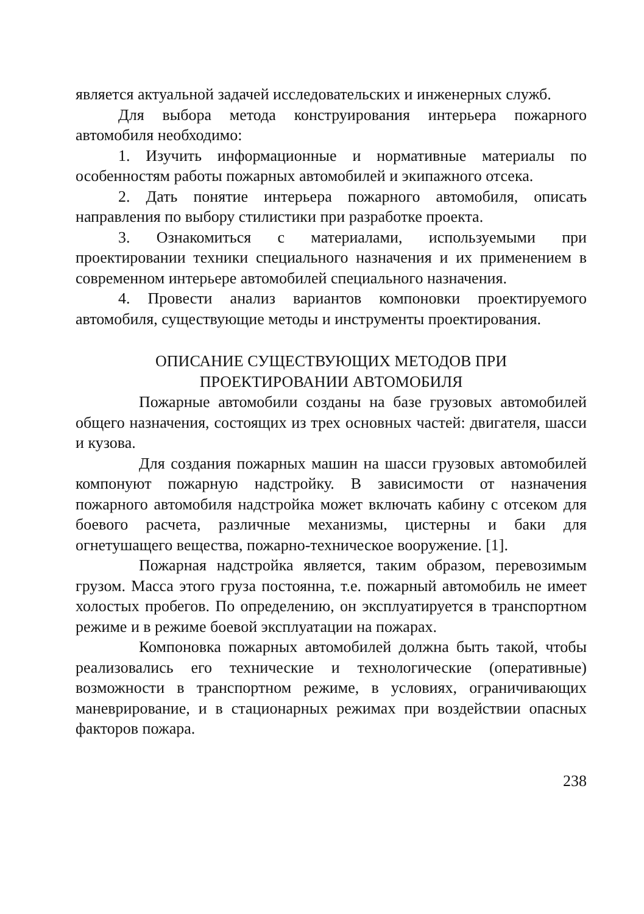является актуальной задачей исследовательских и инженерных служб.
Для выбора метода конструирования интерьера пожарного автомобиля необходимо:
1. Изучить информационные и нормативные материалы по особенностям работы пожарных автомобилей и экипажного отсека.
2. Дать понятие интерьера пожарного автомобиля, описать направления по выбору стилистики при разработке проекта.
3. Ознакомиться с материалами, используемыми при проектировании техники специального назначения и их применением в современном интерьере автомобилей специального назначения.
4. Провести анализ вариантов компоновки проектируемого автомобиля, существующие методы и инструменты проектирования.
ОПИСАНИЕ СУЩЕСТВУЮЩИХ МЕТОДОВ ПРИ
ПРОЕКТИРОВАНИИ АВТОМОБИЛЯ
Пожарные автомобили созданы на базе грузовых автомобилей общего назначения, состоящих из трех основных частей: двигателя, шасси и кузова.
Для создания пожарных машин на шасси грузовых автомобилей компонуют пожарную надстройку. В зависимости от назначения пожарного автомобиля надстройка может включать кабину с отсеком для боевого расчета, различные механизмы, цистерны и баки для огнетушащего вещества, пожарно-техническое вооружение. [1].
Пожарная надстройка является, таким образом, перевозимым грузом. Масса этого груза постоянна, т.е. пожарный автомобиль не имеет холостых пробегов. По определению, он эксплуатируется в транспортном режиме и в режиме боевой эксплуатации на пожарах.
Компоновка пожарных автомобилей должна быть такой, чтобы реализовались его технические и технологические (оперативные) возможности в транспортном режиме, в условиях, ограничивающих маневрирование, и в стационарных режимах при воздействии опасных факторов пожара.
238